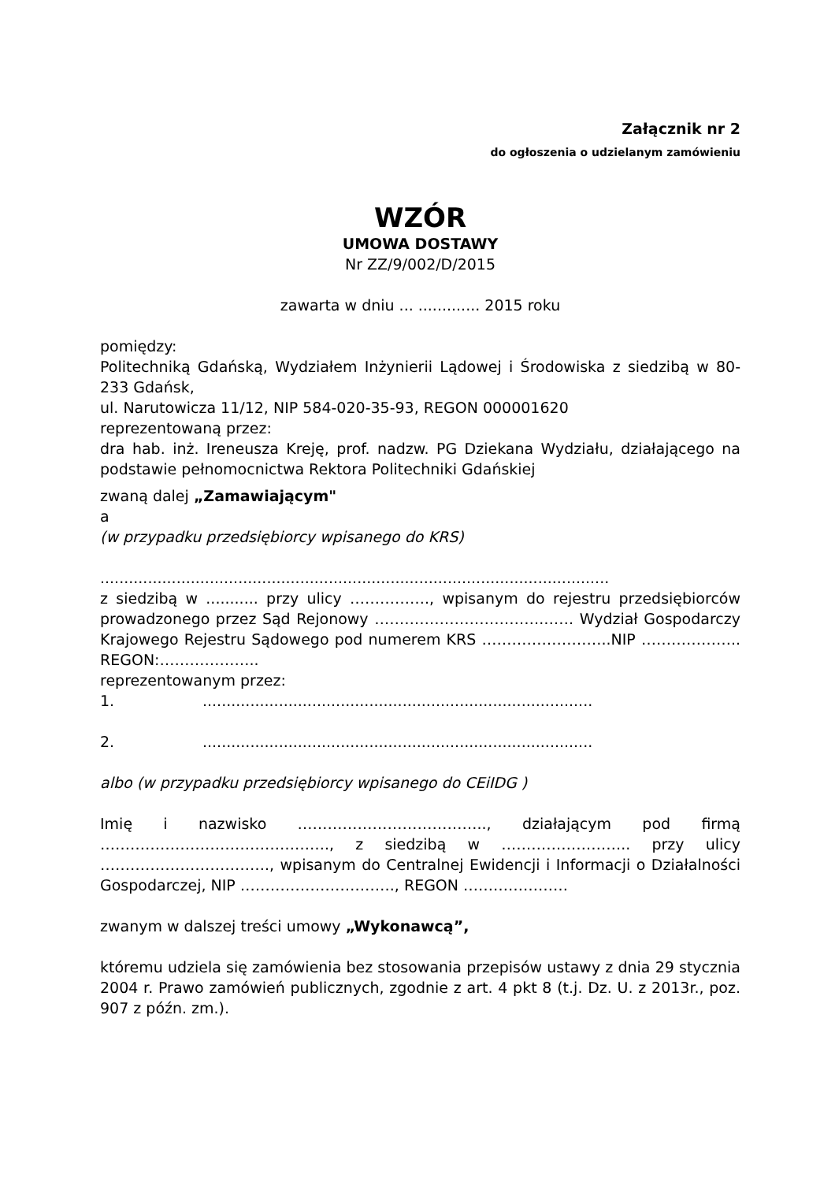Załącznik nr 2
do ogłoszenia o udzielanym zamówieniu
WZÓR
UMOWA DOSTAWY
Nr ZZ/9/002/D/2015
zawarta w dniu ... ............. 2015 roku
pomiędzy:
Politechniką Gdańską, Wydziałem Inżynierii Lądowej i Środowiska z siedzibą w 80-233 Gdańsk,
ul. Narutowicza 11/12, NIP 584-020-35-93, REGON 000001620
reprezentowaną przez:
dra hab. inż. Ireneusza Kreję, prof. nadzw. PG Dziekana Wydziału, działającego na podstawie pełnomocnictwa Rektora Politechniki Gdańskiej
zwaną dalej „Zamawiającym"
a
(w przypadku przedsiębiorcy wpisanego do KRS)
...........................................................................................................
z siedzibą w ........... przy ulicy ……………., wpisanym do rejestru przedsiębiorców prowadzonego przez Sąd Rejonowy …………………………….…… Wydział Gospodarczy Krajowego Rejestru Sądowego pod numerem KRS ……………………..NIP ……………….. REGON:………………..
reprezentowanym przez:
1...................................................................................
2...................................................................................
albo (w przypadku przedsiębiorcy wpisanego do CEiIDG )
Imię i nazwisko ……………………………….., działającym pod firmą ………………………………………., z siedzibą w …………………….. przy ulicy ……………………………., wpisanym do Centralnej Ewidencji i Informacji o Działalności Gospodarczej, NIP …………………………., REGON …………………
zwanym w dalszej treści umowy „Wykonawcą”,
któremu udziela się zamówienia bez stosowania przepisów ustawy z dnia 29 stycznia 2004 r. Prawo zamówień publicznych, zgodnie z art. 4 pkt 8 (t.j. Dz. U. z 2013r., poz. 907 z późn. zm.).